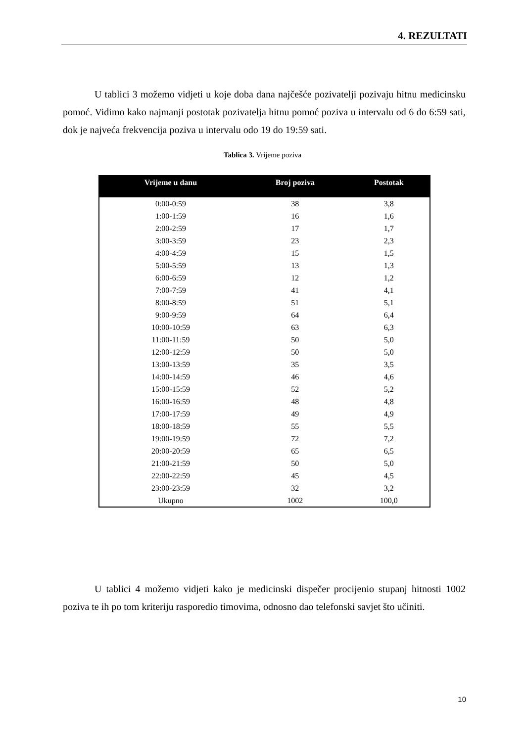4. REZULTATI
U tablici 3 možemo vidjeti u koje doba dana najčešće pozivatelji pozivaju hitnu medicinsku pomoć. Vidimo kako najmanji postotak pozivatelja hitnu pomoć poziva u intervalu od 6 do 6:59 sati, dok je najveća frekvencija poziva u intervalu odo 19 do 19:59 sati.
Tablica 3. Vrijeme poziva
| Vrijeme u danu | Broj poziva | Postotak |
| --- | --- | --- |
| 0:00-0:59 | 38 | 3,8 |
| 1:00-1:59 | 16 | 1,6 |
| 2:00-2:59 | 17 | 1,7 |
| 3:00-3:59 | 23 | 2,3 |
| 4:00-4:59 | 15 | 1,5 |
| 5:00-5:59 | 13 | 1,3 |
| 6:00-6:59 | 12 | 1,2 |
| 7:00-7:59 | 41 | 4,1 |
| 8:00-8:59 | 51 | 5,1 |
| 9:00-9:59 | 64 | 6,4 |
| 10:00-10:59 | 63 | 6,3 |
| 11:00-11:59 | 50 | 5,0 |
| 12:00-12:59 | 50 | 5,0 |
| 13:00-13:59 | 35 | 3,5 |
| 14:00-14:59 | 46 | 4,6 |
| 15:00-15:59 | 52 | 5,2 |
| 16:00-16:59 | 48 | 4,8 |
| 17:00-17:59 | 49 | 4,9 |
| 18:00-18:59 | 55 | 5,5 |
| 19:00-19:59 | 72 | 7,2 |
| 20:00-20:59 | 65 | 6,5 |
| 21:00-21:59 | 50 | 5,0 |
| 22:00-22:59 | 45 | 4,5 |
| 23:00-23:59 | 32 | 3,2 |
| Ukupno | 1002 | 100,0 |
U tablici 4 možemo vidjeti kako je medicinski dispečer procijenio stupanj hitnosti 1002 poziva te ih po tom kriteriju rasporedio timovima, odnosno dao telefonski savjet što učiniti.
10